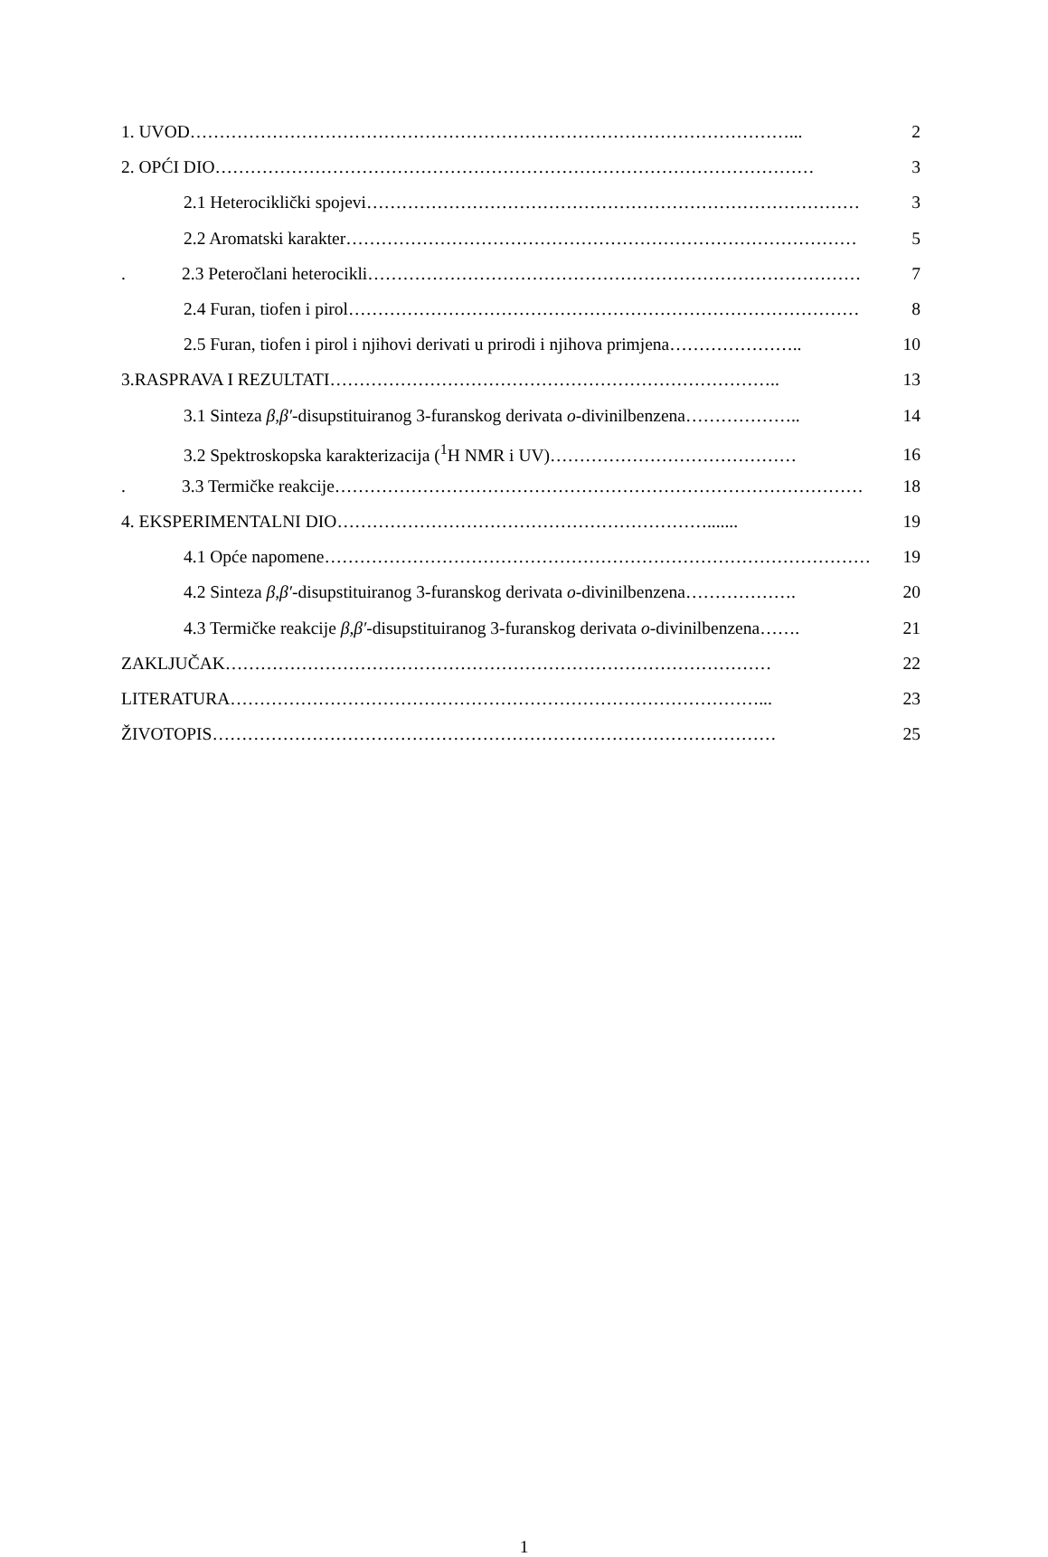1. UVOD…………………………………………………………………………………………... 2
2. OPĆI DIO………………………………………………………………………………………… 3
2.1 Heterociklički spojevi………………………………………………………………………… 3
2.2 Aromatski karakter…………………………………………………………………………… 5
. 2.3 Peteročlani heterocikli………………………………………………………………………… 7
2.4 Furan, tiofen i pirol…………………………………………………………………………… 8
2.5 Furan, tiofen i pirol i njihovi derivati u prirodi i njihova primjena………………….. 10
3.RASPRAVA I REZULTATI………………………………………………………………….. 13
3.1 Sinteza β,β′-disupstituiranog 3-furanskog derivata o-divinilbenzena……………….. 14
3.2 Spektroskopska karakterizacija (<sup>1</sup>H NMR i UV)…………………………………… 16
. 3.3 Termičke reakcije……………………………………………………………………………… 18
4. EKSPERIMENTALNI DIO………………………………………………………....... 19
4.1 Opće napomene………………………………………………………………………………… 19
4.2 Sinteza β,β′-disupstituiranog 3-furanskog derivata o-divinilbenzena………………. 20
4.3 Termičke reakcije β,β′-disupstituiranog 3-furanskog derivata o-divinilbenzena……. 21
ZAKLJUČAK………………………………………………………………………………… 22
LITERATURA………………………………………………………………………………... 23
ŽIVOTOPIS…………………………………………………………………………………… 25
1